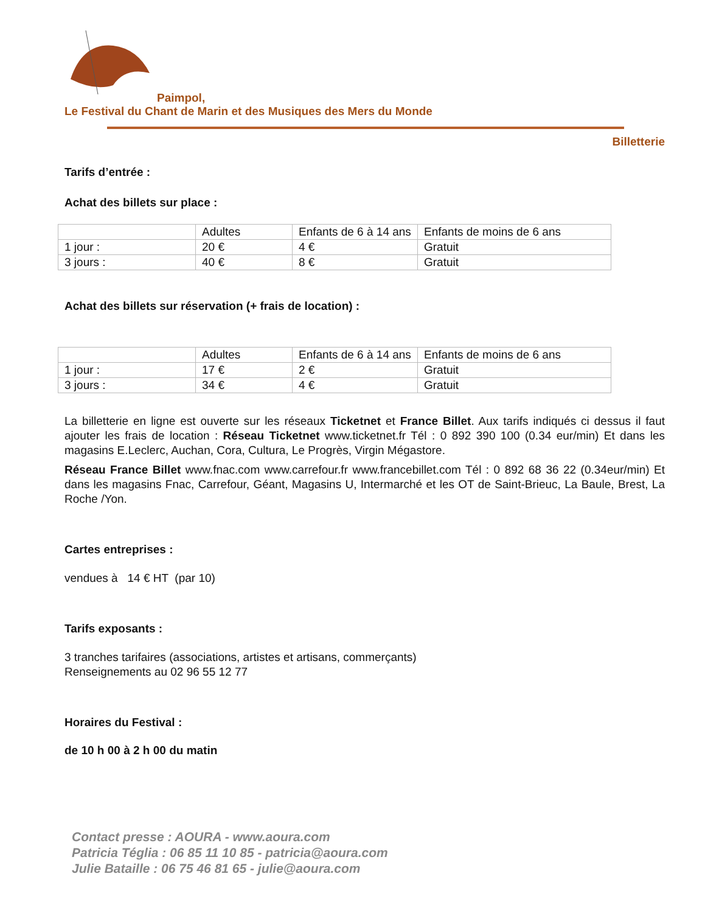Paimpol,
Le Festival du Chant de Marin et des Musiques des Mers du Monde
Billetterie
Tarifs d’entrée :
Achat des billets sur place :
| | Adultes | Enfants de 6 à 14 ans | Enfants de moins de 6 ans |
| 1 jour : | 20 € | 4 € | Gratuit |
| 3 jours : | 40 € | 8 € | Gratuit |
Achat des billets sur réservation (+ frais de location) :
| | Adultes | Enfants de 6 à 14 ans | Enfants de moins de 6 ans |
| 1 jour : | 17 € | 2 € | Gratuit |
| 3 jours : | 34 € | 4 € | Gratuit |
La billetterie en ligne est ouverte sur les réseaux Ticketnet et France Billet. Aux tarifs indiqués ci dessus il faut ajouter les frais de location : Réseau Ticketnet www.ticketnet.fr Tél : 0 892 390 100 (0.34 eur/min) Et dans les magasins E.Leclerc, Auchan, Cora, Cultura, Le Progrès, Virgin Mégastore.
Réseau France Billet www.fnac.com www.carrefour.fr www.francebillet.com Tél : 0 892 68 36 22 (0.34eur/min) Et dans les magasins Fnac, Carrefour, Géant, Magasins U, Intermarché et les OT de Saint-Brieuc, La Baule, Brest, La Roche /Yon.
Cartes entreprises :
vendues à 14 € HT (par 10)
Tarifs exposants :
3 tranches tarifaires (associations, artistes et artisans, commerçants)
Renseignements au 02 96 55 12 77
Horaires du Festival :
de 10 h 00 à 2 h 00 du matin
Contact presse : AOURA - www.aoura.com
Patricia Téglia : 06 85 11 10 85 - patricia@aoura.com
Julie Bataille : 06 75 46 81 65 - julie@aoura.com